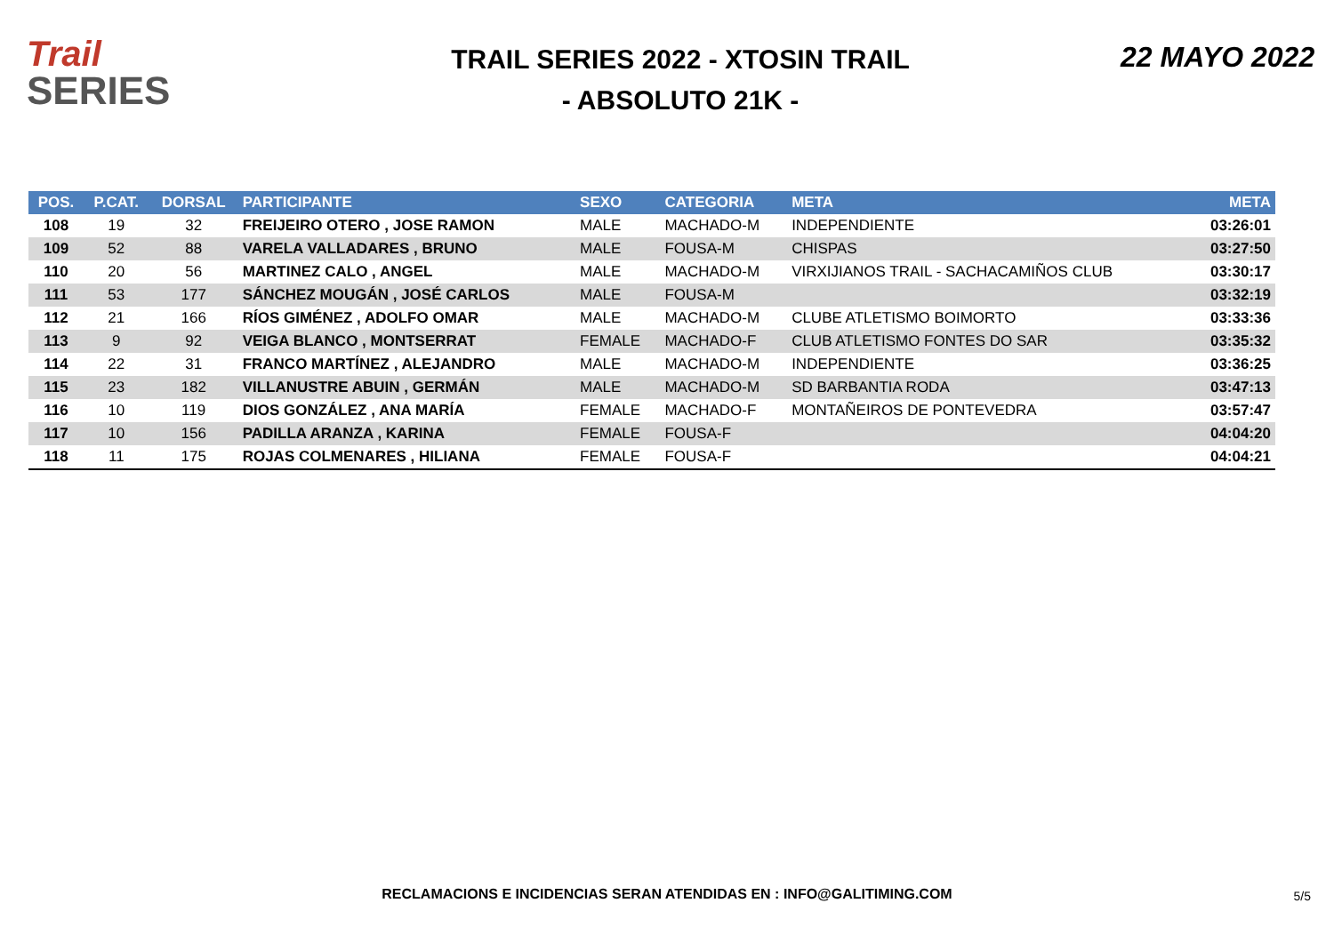Trail
SERIES
TRAIL SERIES 2022 - XTOSIN TRAIL
- ABSOLUTO 21K -
22 MAYO 2022
| POS. | P.CAT. | DORSAL | PARTICIPANTE | SEXO | CATEGORIA | META | META |
| --- | --- | --- | --- | --- | --- | --- | --- |
| 108 | 19 | 32 | FREIJEIRO OTERO , JOSE RAMON | MALE | MACHADO-M | INDEPENDIENTE | 03:26:01 |
| 109 | 52 | 88 | VARELA VALLADARES , BRUNO | MALE | FOUSA-M | CHISPAS | 03:27:50 |
| 110 | 20 | 56 | MARTINEZ CALO , ANGEL | MALE | MACHADO-M | VIRXIJIANOS TRAIL - SACHACAMIÑOS CLUB | 03:30:17 |
| 111 | 53 | 177 | SÁNCHEZ MOUGÁN , JOSÉ CARLOS | MALE | FOUSA-M | | 03:32:19 |
| 112 | 21 | 166 | RÍOS GIMÉNEZ , ADOLFO OMAR | MALE | MACHADO-M | CLUBE ATLETISMO BOIMORTO | 03:33:36 |
| 113 | 9 | 92 | VEIGA BLANCO , MONTSERRAT | FEMALE | MACHADO-F | CLUB ATLETISMO FONTES DO SAR | 03:35:32 |
| 114 | 22 | 31 | FRANCO MARTÍNEZ , ALEJANDRO | MALE | MACHADO-M | INDEPENDIENTE | 03:36:25 |
| 115 | 23 | 182 | VILLANUSTRE ABUIN , GERMÁN | MALE | MACHADO-M | SD BARBANTIA RODA | 03:47:13 |
| 116 | 10 | 119 | DIOS GONZÁLEZ , ANA MARÍA | FEMALE | MACHADO-F | MONTAÑEIROS DE PONTEVEDRA | 03:57:47 |
| 117 | 10 | 156 | PADILLA ARANZA , KARINA | FEMALE | FOUSA-F | | 04:04:20 |
| 118 | 11 | 175 | ROJAS COLMENARES , HILIANA | FEMALE | FOUSA-F | | 04:04:21 |
RECLAMACIONS E INCIDENCIAS SERAN ATENDIDAS EN : INFO@GALITIMING.COM 5/5